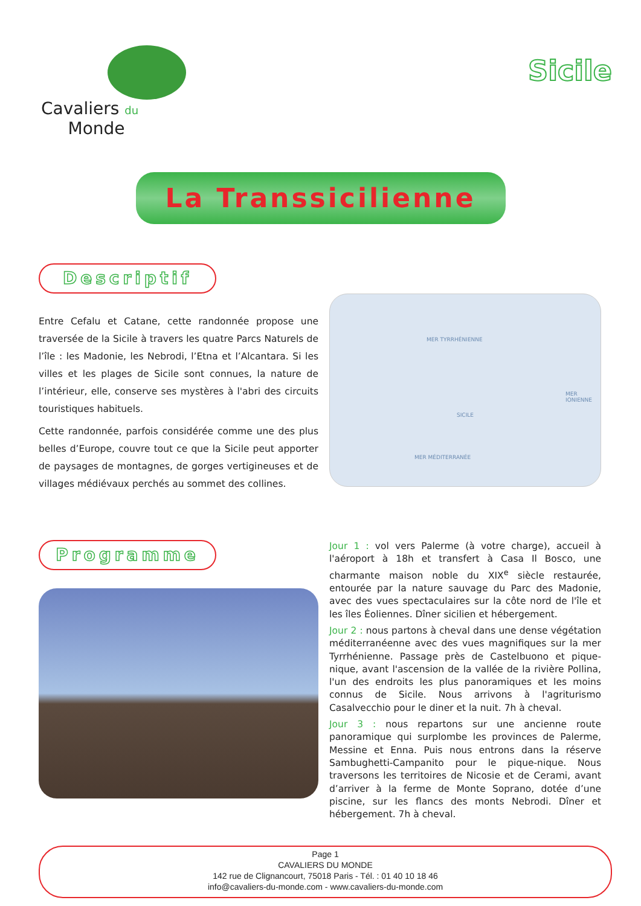Cavaliers du
Monde
Sicile
La Transsicilienne
Descriptif
Entre Cefalu et Catane, cette randonnée propose une traversée de la Sicile à travers les quatre Parcs Naturels de l’île : les Madonie, les Nebrodi, l’Etna et l’Alcantara. Si les villes et les plages de Sicile sont connues, la nature de l’intérieur, elle, conserve ses mystères à l'abri des circuits touristiques habituels.
Cette randonnée, parfois considérée comme une des plus belles d’Europe, couvre tout ce que la Sicile peut apporter de paysages de montagnes, de gorges vertigineuses et de villages médiévaux perchés au sommet des collines.
MER TYRRHÉNIENNE
SICILE
MER IONIENNE
MER MÉDITERRANÉE
Programme
Jour 1 : vol vers Palerme (à votre charge), accueil à l'aéroport à 18h et transfert à Casa Il Bosco, une charmante maison noble du XIX<sup>e</sup> siècle restaurée, entourée par la nature sauvage du Parc des Madonie, avec des vues spectaculaires sur la côte nord de l'île et les îles Éoliennes. Dîner sicilien et hébergement.
Jour 2 : nous partons à cheval dans une dense végétation méditerranéenne avec des vues magnifiques sur la mer Tyrrhénienne. Passage près de Castelbuono et pique-nique, avant l'ascension de la vallée de la rivière Pollina, l'un des endroits les plus panoramiques et les moins connus de Sicile. Nous arrivons à l'agriturismo Casalvecchio pour le diner et la nuit. 7h à cheval.
Jour 3 : nous repartons sur une ancienne route panoramique qui surplombe les provinces de Palerme, Messine et Enna. Puis nous entrons dans la réserve Sambughetti-Campanito pour le pique-nique. Nous traversons les territoires de Nicosie et de Cerami, avant d’arriver à la ferme de Monte Soprano, dotée d’une piscine, sur les flancs des monts Nebrodi. Dîner et hébergement. 7h à cheval.
Page 1
CAVALIERS DU MONDE
142 rue de Clignancourt, 75018 Paris - Tél. : 01 40 10 18 46
info@cavaliers-du-monde.com - www.cavaliers-du-monde.com